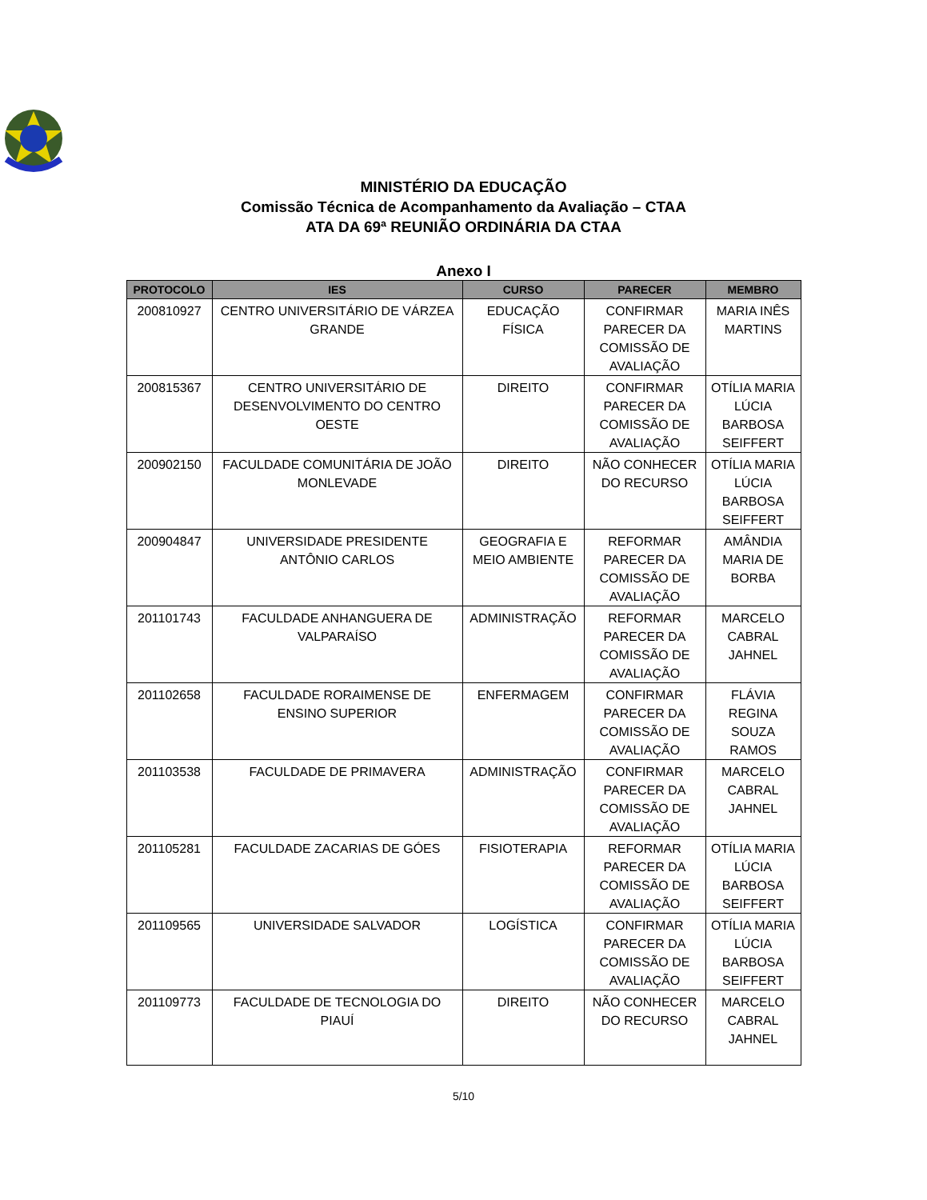MINISTÉRIO DA EDUCAÇÃO
Comissão Técnica de Acompanhamento da Avaliação – CTAA
ATA DA 69ª REUNIÃO ORDINÁRIA DA CTAA
Anexo I
| PROTOCOLO | IES | CURSO | PARECER | MEMBRO |
| --- | --- | --- | --- | --- |
| 200810927 | CENTRO UNIVERSITÁRIO DE VÁRZEA GRANDE | EDUCAÇÃO FÍSICA | CONFIRMAR PARECER DA COMISSÃO DE AVALIAÇÃO | MARIA INÊS MARTINS |
| 200815367 | CENTRO UNIVERSITÁRIO DE DESENVOLVIMENTO DO CENTRO OESTE | DIREITO | CONFIRMAR PARECER DA COMISSÃO DE AVALIAÇÃO | OTÍLIA MARIA LÚCIA BARBOSA SEIFFERT |
| 200902150 | FACULDADE COMUNITÁRIA DE JOÃO MONLEVADE | DIREITO | NÃO CONHECER DO RECURSO | OTÍLIA MARIA LÚCIA BARBOSA SEIFFERT |
| 200904847 | UNIVERSIDADE PRESIDENTE ANTÔNIO CARLOS | GEOGRAFIA E MEIO AMBIENTE | REFORMAR PARECER DA COMISSÃO DE AVALIAÇÃO | AMÂNDIA MARIA DE BORBA |
| 201101743 | FACULDADE ANHANGUERA DE VALPARAÍSO | ADMINISTRAÇÃO | REFORMAR PARECER DA COMISSÃO DE AVALIAÇÃO | MARCELO CABRAL JAHNEL |
| 201102658 | FACULDADE RORAIMENSE DE ENSINO SUPERIOR | ENFERMAGEM | CONFIRMAR PARECER DA COMISSÃO DE AVALIAÇÃO | FLÁVIA REGINA SOUZA RAMOS |
| 201103538 | FACULDADE DE PRIMAVERA | ADMINISTRAÇÃO | CONFIRMAR PARECER DA COMISSÃO DE AVALIAÇÃO | MARCELO CABRAL JAHNEL |
| 201105281 | FACULDADE ZACARIAS DE GÓES | FISIOTERAPIA | REFORMAR PARECER DA COMISSÃO DE AVALIAÇÃO | OTÍLIA MARIA LÚCIA BARBOSA SEIFFERT |
| 201109565 | UNIVERSIDADE SALVADOR | LOGÍSTICA | CONFIRMAR PARECER DA COMISSÃO DE AVALIAÇÃO | OTÍLIA MARIA LÚCIA BARBOSA SEIFFERT |
| 201109773 | FACULDADE DE TECNOLOGIA DO PIAUÍ | DIREITO | NÃO CONHECER DO RECURSO | MARCELO CABRAL JAHNEL |
5/10